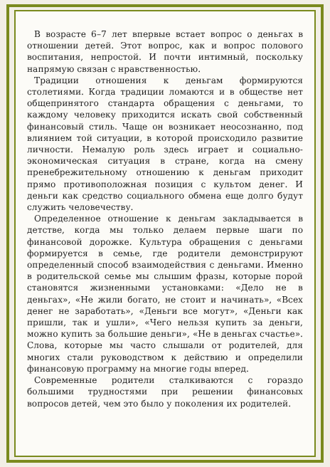В возрасте 6–7 лет впервые встает вопрос о деньгах в отношении детей. Этот вопрос, как и вопрос полового воспитания, непростой. И почти интимный, поскольку напрямую связан с нравственностью.
Традиции отношения к деньгам формируются столетиями. Когда традиции ломаются и в обществе нет общепринятого стандарта обращения с деньгами, то каждому человеку приходится искать свой собственный финансовый стиль. Чаще он возникает неосознанно, под влиянием той ситуации, в которой происходило развитие личности. Немалую роль здесь играет и социально-экономическая ситуация в стране, когда на смену пренебрежительному отношению к деньгам приходит прямо противоположная позиция с культом денег. И деньги как средство социального обмена еще долго будут служить человечеству.
Определенное отношение к деньгам закладывается в детстве, когда мы только делаем первые шаги по финансовой дорожке. Культура обращения с деньгами формируется в семье, где родители демонстрируют определенный способ взаимодействия с деньгами. Именно в родительской семье мы слышим фразы, которые порой становятся жизненными установками: «Дело не в деньгах», «Не жили богато, не стоит и начинать», «Всех денег не заработать», «Деньги все могут», «Деньги как пришли, так и ушли», «Чего нельзя купить за деньги, можно купить за большие деньги», «Не в деньгах счастье». Слова, которые мы часто слышали от родителей, для многих стали руководством к действию и определили финансовую программу на многие годы вперед.
Современные родители сталкиваются с гораздо большими трудностями при решении финансовых вопросов детей, чем это было у поколения их родителей.